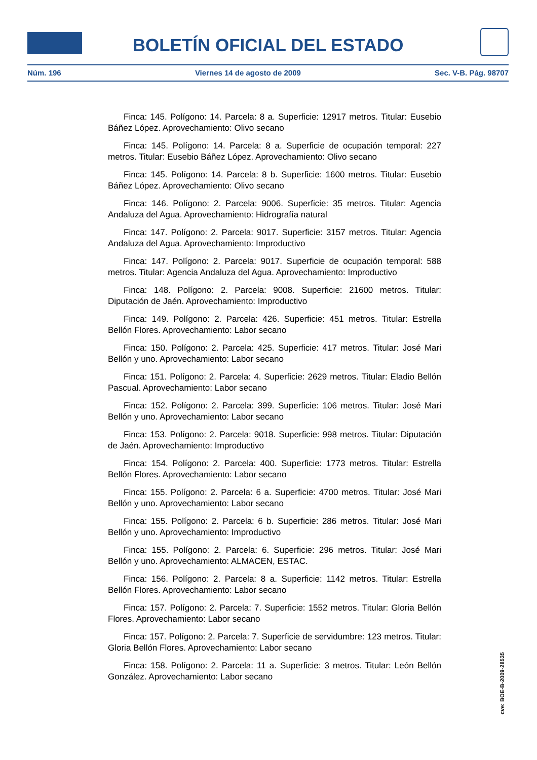BOLETÍN OFICIAL DEL ESTADO
Núm. 196 Viernes 14 de agosto de 2009 Sec. V-B. Pág. 98707
Finca: 145. Polígono: 14. Parcela: 8 a. Superficie: 12917 metros. Titular: Eusebio Báñez López. Aprovechamiento: Olivo secano
Finca: 145. Polígono: 14. Parcela: 8 a. Superficie de ocupación temporal: 227 metros. Titular: Eusebio Báñez López. Aprovechamiento: Olivo secano
Finca: 145. Polígono: 14. Parcela: 8 b. Superficie: 1600 metros. Titular: Eusebio Báñez López. Aprovechamiento: Olivo secano
Finca: 146. Polígono: 2. Parcela: 9006. Superficie: 35 metros. Titular: Agencia Andaluza del Agua. Aprovechamiento: Hidrografía natural
Finca: 147. Polígono: 2. Parcela: 9017. Superficie: 3157 metros. Titular: Agencia Andaluza del Agua. Aprovechamiento: Improductivo
Finca: 147. Polígono: 2. Parcela: 9017. Superficie de ocupación temporal: 588 metros. Titular: Agencia Andaluza del Agua. Aprovechamiento: Improductivo
Finca: 148. Polígono: 2. Parcela: 9008. Superficie: 21600 metros. Titular: Diputación de Jaén. Aprovechamiento: Improductivo
Finca: 149. Polígono: 2. Parcela: 426. Superficie: 451 metros. Titular: Estrella Bellón Flores. Aprovechamiento: Labor secano
Finca: 150. Polígono: 2. Parcela: 425. Superficie: 417 metros. Titular: José Mari Bellón y uno. Aprovechamiento: Labor secano
Finca: 151. Polígono: 2. Parcela: 4. Superficie: 2629 metros. Titular: Eladio Bellón Pascual. Aprovechamiento: Labor secano
Finca: 152. Polígono: 2. Parcela: 399. Superficie: 106 metros. Titular: José Mari Bellón y uno. Aprovechamiento: Labor secano
Finca: 153. Polígono: 2. Parcela: 9018. Superficie: 998 metros. Titular: Diputación de Jaén. Aprovechamiento: Improductivo
Finca: 154. Polígono: 2. Parcela: 400. Superficie: 1773 metros. Titular: Estrella Bellón Flores. Aprovechamiento: Labor secano
Finca: 155. Polígono: 2. Parcela: 6 a. Superficie: 4700 metros. Titular: José Mari Bellón y uno. Aprovechamiento: Labor secano
Finca: 155. Polígono: 2. Parcela: 6 b. Superficie: 286 metros. Titular: José Mari Bellón y uno. Aprovechamiento: Improductivo
Finca: 155. Polígono: 2. Parcela: 6. Superficie: 296 metros. Titular: José Mari Bellón y uno. Aprovechamiento: ALMACEN, ESTAC.
Finca: 156. Polígono: 2. Parcela: 8 a. Superficie: 1142 metros. Titular: Estrella Bellón Flores. Aprovechamiento: Labor secano
Finca: 157. Polígono: 2. Parcela: 7. Superficie: 1552 metros. Titular: Gloria Bellón Flores. Aprovechamiento: Labor secano
Finca: 157. Polígono: 2. Parcela: 7. Superficie de servidumbre: 123 metros. Titular: Gloria Bellón Flores. Aprovechamiento: Labor secano
Finca: 158. Polígono: 2. Parcela: 11 a. Superficie: 3 metros. Titular: León Bellón González. Aprovechamiento: Labor secano
cve: BOE-B-2009-28535